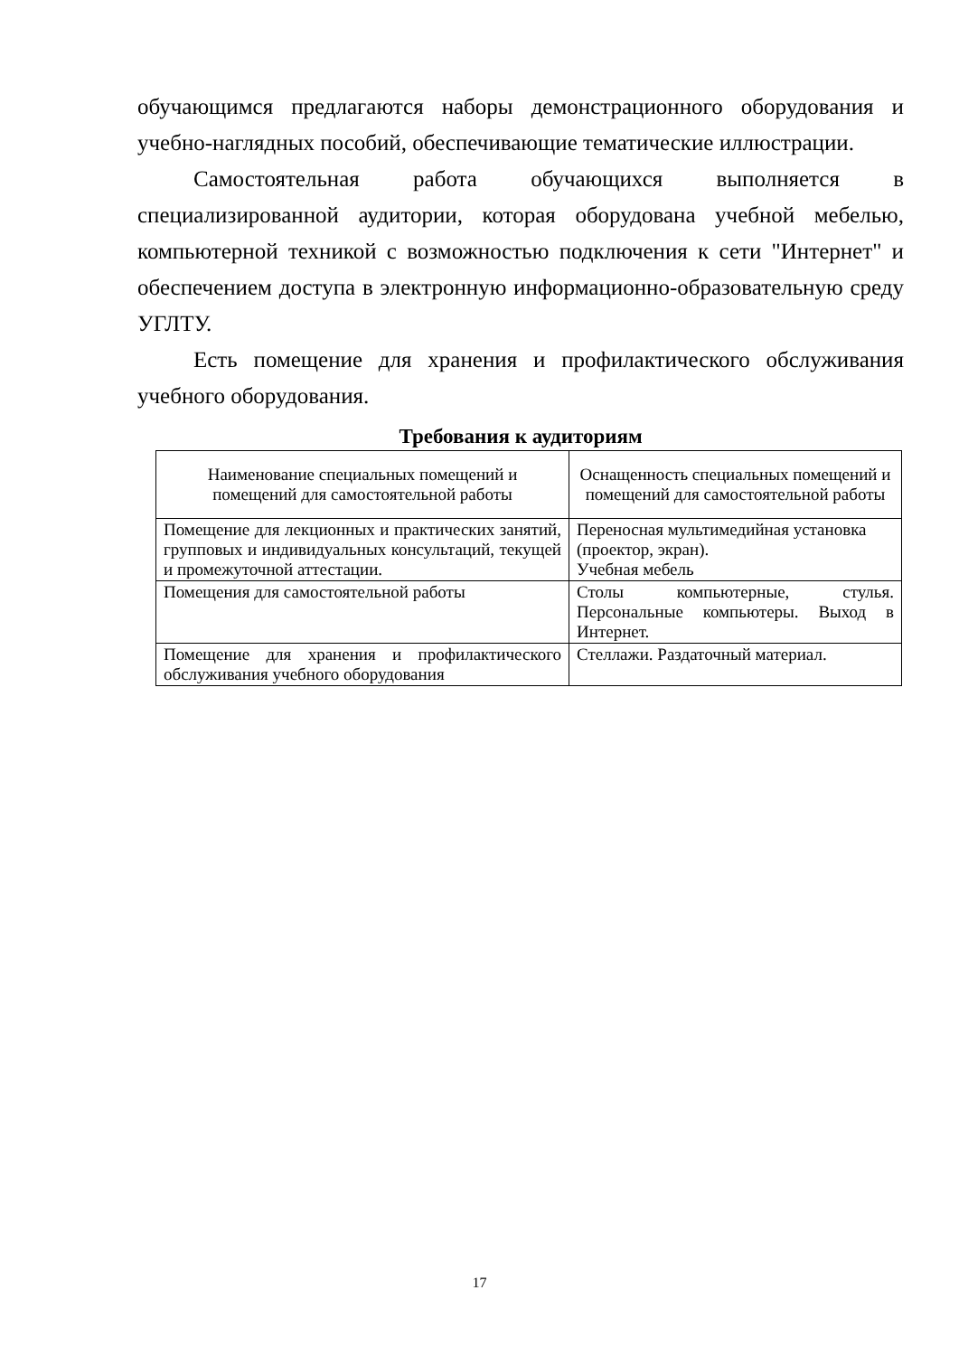обучающимся предлагаются наборы демонстрационного оборудования и учебно-наглядных пособий, обеспечивающие тематические иллюстрации.
Самостоятельная работа обучающихся выполняется в специализированной аудитории, которая оборудована учебной мебелью, компьютерной техникой с возможностью подключения к сети "Интернет" и обеспечением доступа в электронную информационно-образовательную среду УГЛТУ.
Есть помещение для хранения и профилактического обслуживания учебного оборудования.
Требования к аудиториям
| Наименование специальных помещений и помещений для самостоятельной работы | Оснащенность специальных помещений и помещений для самостоятельной работы |
| Помещение для лекционных и практических занятий, групповых и индивидуальных консультаций, текущей и промежуточной аттестации. | Переносная мультимедийная установка (проектор, экран). Учебная мебель |
| Помещения для самостоятельной работы | Столы компьютерные, стулья. Персональные компьютеры. Выход в Интернет. |
| Помещение для хранения и профилактического обслуживания учебного оборудования | Стеллажи. Раздаточный материал. |
17